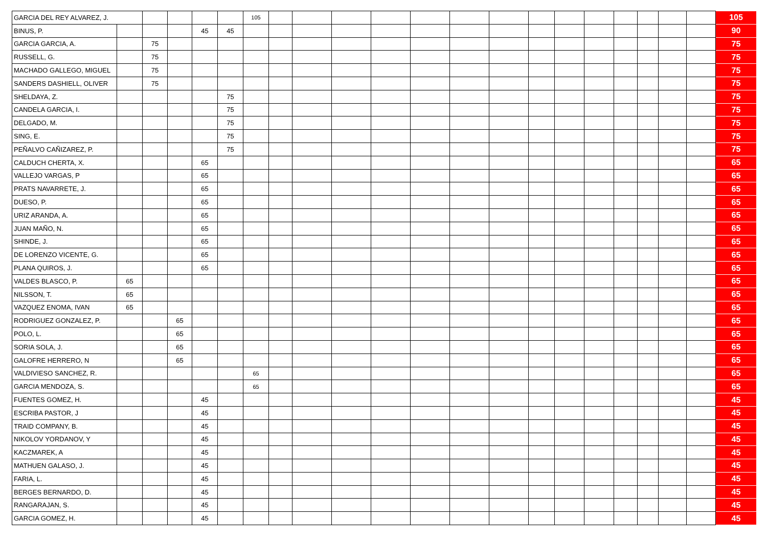| GARCIA DEL REY ALVAREZ, J. | | | | | | 105 | | | | | | | | | | | | | | | 105 |
| BINUS, P. | | | | 45 | 45 | | | | | | | | | | | | | | | | 90 |
| GARCIA GARCIA, A. | | 75 | | | | | | | | | | | | | | | | | | | 75 |
| RUSSELL, G. | | 75 | | | | | | | | | | | | | | | | | | | 75 |
| MACHADO GALLEGO, MIGUEL | | 75 | | | | | | | | | | | | | | | | | | | 75 |
| SANDERS DASHIELL, OLIVER | | 75 | | | | | | | | | | | | | | | | | | | 75 |
| SHELDAYA, Z. | | | | | 75 | | | | | | | | | | | | | | | | 75 |
| CANDELA GARCIA, I. | | | | | 75 | | | | | | | | | | | | | | | | 75 |
| DELGADO, M. | | | | | 75 | | | | | | | | | | | | | | | | 75 |
| SING, E. | | | | | 75 | | | | | | | | | | | | | | | | 75 |
| PEÑALVO CAÑIZAREZ, P. | | | | | 75 | | | | | | | | | | | | | | | | 75 |
| CALDUCH CHERTA, X. | | | | 65 | | | | | | | | | | | | | | | | | 65 |
| VALLEJO VARGAS, P | | | | 65 | | | | | | | | | | | | | | | | | 65 |
| PRATS NAVARRETE, J. | | | | 65 | | | | | | | | | | | | | | | | | 65 |
| DUESO, P. | | | | 65 | | | | | | | | | | | | | | | | | 65 |
| URIZ ARANDA, A. | | | | 65 | | | | | | | | | | | | | | | | | 65 |
| JUAN MAÑO, N. | | | | 65 | | | | | | | | | | | | | | | | | 65 |
| SHINDE, J. | | | | 65 | | | | | | | | | | | | | | | | | 65 |
| DE LORENZO VICENTE, G. | | | | 65 | | | | | | | | | | | | | | | | | 65 |
| PLANA QUIROS, J. | | | | 65 | | | | | | | | | | | | | | | | | 65 |
| VALDES BLASCO, P. | 65 | | | | | | | | | | | | | | | | | | | | 65 |
| NILSSON, T. | 65 | | | | | | | | | | | | | | | | | | | | 65 |
| VAZQUEZ ENOMA, IVAN | 65 | | | | | | | | | | | | | | | | | | | | 65 |
| RODRIGUEZ GONZALEZ, P. | | | 65 | | | | | | | | | | | | | | | | | | 65 |
| POLO, L. | | | 65 | | | | | | | | | | | | | | | | | | 65 |
| SORIA SOLA, J. | | | 65 | | | | | | | | | | | | | | | | | | 65 |
| GALOFRE HERRERO, N | | | 65 | | | | | | | | | | | | | | | | | | 65 |
| VALDIVIESO SANCHEZ, R. | | | | | | 65 | | | | | | | | | | | | | | | 65 |
| GARCIA MENDOZA, S. | | | | | | 65 | | | | | | | | | | | | | | | 65 |
| FUENTES GOMEZ, H. | | | | 45 | | | | | | | | | | | | | | | | | 45 |
| ESCRIBA PASTOR, J | | | | 45 | | | | | | | | | | | | | | | | | 45 |
| TRAID COMPANY, B. | | | | 45 | | | | | | | | | | | | | | | | | 45 |
| NIKOLOV YORDANOV, Y | | | | 45 | | | | | | | | | | | | | | | | | 45 |
| KACZMAREK, A | | | | 45 | | | | | | | | | | | | | | | | | 45 |
| MATHUEN GALASO, J. | | | | 45 | | | | | | | | | | | | | | | | | 45 |
| FARIA, L. | | | | 45 | | | | | | | | | | | | | | | | | 45 |
| BERGES BERNARDO, D. | | | | 45 | | | | | | | | | | | | | | | | | 45 |
| RANGARAJAN, S. | | | | 45 | | | | | | | | | | | | | | | | | 45 |
| GARCIA GOMEZ, H. | | | | 45 | | | | | | | | | | | | | | | | | 45 |